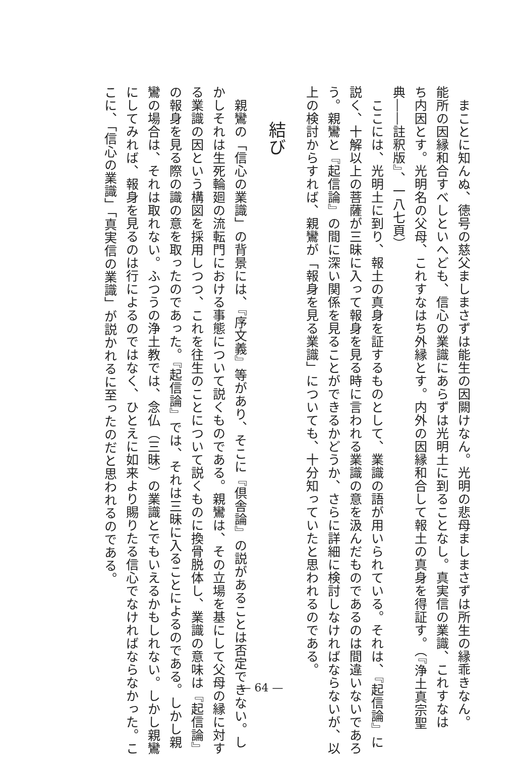まことに知んぬ、徳号の慈父ましまさずは能生の因闕けなん。光明の悲母ましまさずは所生の縁乖きなん。
能所の因縁和合すべしといへども、信心の業識にあらずは光明土に到ることなし。真実信の業識、これすなは
ち内因とす。光明名の父母、これすなはち外縁とす。内外の因縁和合して報土の真身を得証す。（『浄土真宗聖
典――註釈版』、一八七頁）
ここには、光明土に到り、報土の真身を証するものとして、業識の語が用いられている。それは、『起信論』に
説く、十解以上の菩薩が三昧に入って報身を見る時に言われる業識の意を汲んだものであるのは間違いないであろ
う。親鸞と『起信論』の間に深い関係を見ることができるかどうか、さらに詳細に検討しなければならないが、以
上の検討からすれば、親鸞が「報身を見る業識」についても、十分知っていたと思われるのである。
結び
親鸞の「信心の業識」の背景には、『序文義』等があり、そこに『倶舎論』の説があることは否定できない。し
かしそれは生死輪廻の流転門における事態について説くものである。親鸞は、その立場を基にして父母の縁に対す
る業識の因という構図を採用しつつ、これを往生のことについて説くものに換骨脱体し、業識の意味は『起信論』
の報身を見る際の識の意を取ったのであった。『起信論』では、それは三昧に入ることによるのである。しかし親
鸞の場合は、それは取れない。ふつうの浄土教では、念仏（三昧）の業識とでもいえるかもしれない。しかし親鸞
にしてみれば、報身を見るのは行によるのではなく、ひとえに如来より賜りたる信心でなければならなかった。こ
こに、「信心の業識」「真実信の業識」が説かれるに至ったのだと思われるのである。
— 64 —